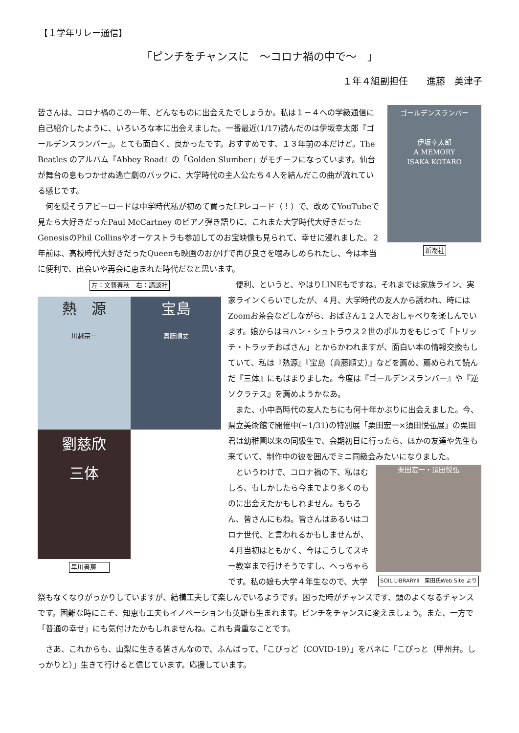【１学年リレー通信】
「ピンチをチャンスに　～コロナ禍の中で～　」
１年４組副担任　　進藤　美津子
ゴールデンスランバー
伊坂幸太郎
A MEMORY
ISAKA KOTARO
新潮社
皆さんは、コロナ禍のこの一年、どんなものに出会えたでしょうか。私は１－４への学級通信に自己紹介したように、いろいろな本に出会えました。一番最近(1/17)読んだのは伊坂幸太郎『ゴールデンスランバー』。とても面白く、良かったです。おすすめです、１３年前の本だけど。The Beatles のアルバム『Abbey Road』の「Golden Slumber」がモチーフになっています。仙台が舞台の息もつかせぬ逃亡劇のバックに、大学時代の主人公たち４人を結んだこの曲が流れている感じです。
　何を隠そうアビーロードは中学時代私が初めて買ったLPレコード（！）で、改めてYouTubeで見たら大好きだったPaul McCartney のピアノ弾き語りに、これまた大学時代大好きだったGenesisのPhil Collinsやオーケストラも参加してのお宝映像も見られて、幸せに浸れました。２年前は、高校時代大好きだったQueenも映画のおかげで再び良さを噛みしめられたし、今は本当に便利で、出会いや再会に恵まれた時代だなと思います。
左：文藝春秋　右：講談社
熱　源
川越宗一
宝島
真藤順丈
劉慈欣
三体
早川書房
　便利、というと、やはりLINEもですね。それまでは家族ライン、実家ラインくらいでしたが、４月、大学時代の友人から誘われ、時にはZoomお茶会などしながら、おばさん１２人でおしゃべりを楽しんでいます。娘からはヨハン・シュトラウス２世のポルカをもじって「トリッチ・トラッチおばさん」とからかわれますが、面白い本の情報交換もしていて、私は『熱源』『宝島（真藤順丈）』などを薦め、薦められて読んだ『三体』にもはまりました。今度は『ゴールデンスランバー』や『逆ソクラテス』を薦めようかなあ。
　また、小中高時代の友人たちにも何十年かぶりに出会えました。今、県立美術館で開催中(~1/31)の特別展「栗田宏一×須田悦弘展」の栗田君は幼稚園以来の同級生で、会期初日に行ったら、ほかの友達や先生も来ていて、制作中の彼を囲んでミニ同級会みたいになりました。
栗田宏一・須田悦弘
SOIL LIBRARYⅡ　栗田氏Web Site より
　というわけで、コロナ禍の下、私はむしろ、もしかしたら今までより多くのものに出会えたかもしれません。もちろん、皆さんにもね。皆さんはあるいはコロナ世代、と言われるかもしませんが、４月当初はともかく、今はこうしてスキー教室まで行けそうですし、へっちゃらです。私の娘も大学４年生なので、大学祭もなくなりがっかりしていますが、結構工夫して楽しんでいるようです。困った時がチャンスです、頭のよくなるチャンスです。困難な時にこそ、知恵も工夫もイノベーションも英雄も生まれます。ピンチをチャンスに変えましょう。また、一方で「普通の幸せ」にも気付けたかもしれませんね。これも貴重なことです。
　さあ、これからも、山梨に生きる皆さんなので、ふんばって、「こびっど（COVID-19）」をバネに「こぴっと（甲州弁。しっかりと）」生きて行けると信じています。応援しています。